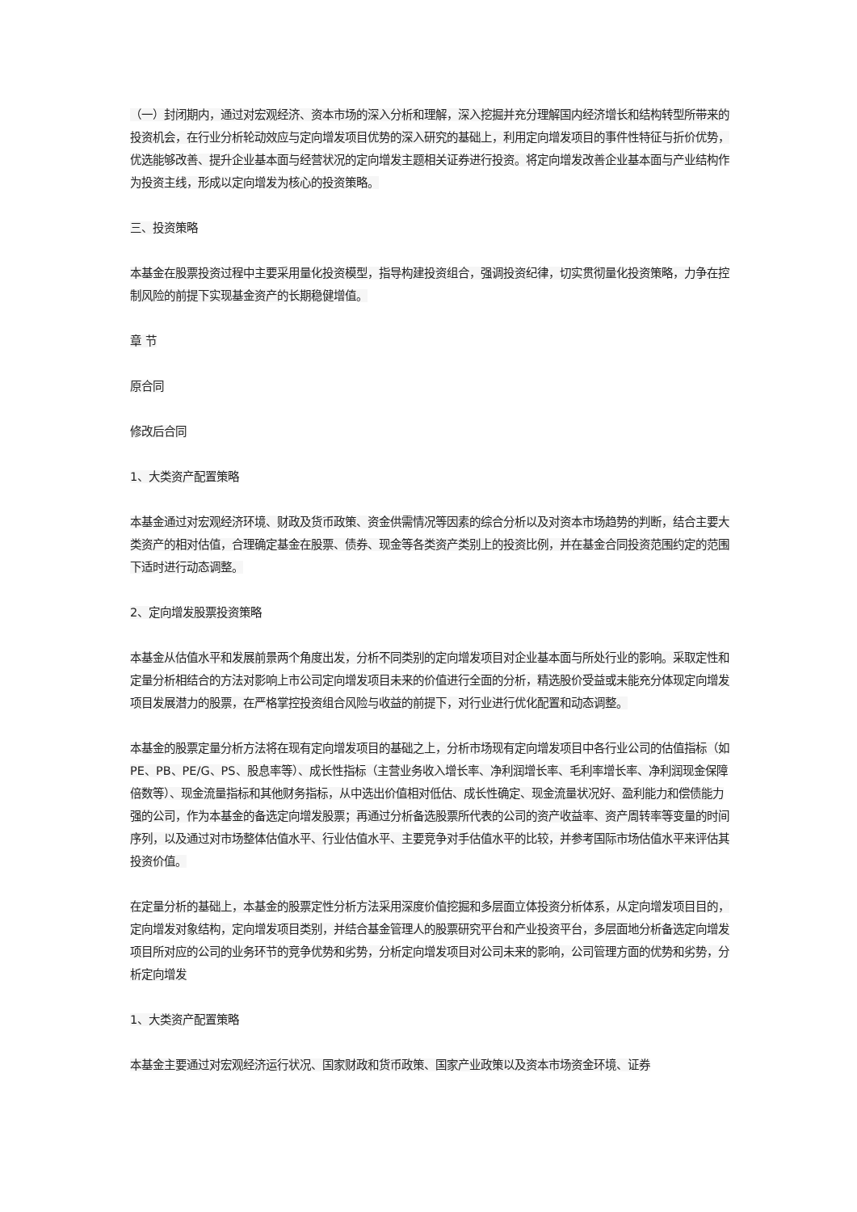（一）封闭期内，通过对宏观经济、资本市场的深入分析和理解，深入挖掘并充分理解国内经济增长和结构转型所带来的投资机会，在行业分析轮动效应与定向增发项目优势的深入研究的基础上，利用定向增发项目的事件性特征与折价优势，优选能够改善、提升企业基本面与经营状况的定向增发主题相关证券进行投资。将定向增发改善企业基本面与产业结构作为投资主线，形成以定向增发为核心的投资策略。
三、投资策略
本基金在股票投资过程中主要采用量化投资模型，指导构建投资组合，强调投资纪律，切实贯彻量化投资策略，力争在控制风险的前提下实现基金资产的长期稳健增值。
章 节
原合同
修改后合同
1、大类资产配置策略
本基金通过对宏观经济环境、财政及货币政策、资金供需情况等因素的综合分析以及对资本市场趋势的判断，结合主要大类资产的相对估值，合理确定基金在股票、债券、现金等各类资产类别上的投资比例，并在基金合同投资范围约定的范围下适时进行动态调整。
2、定向增发股票投资策略
本基金从估值水平和发展前景两个角度出发，分析不同类别的定向增发项目对企业基本面与所处行业的影响。采取定性和定量分析相结合的方法对影响上市公司定向增发项目未来的价值进行全面的分析，精选股价受益或未能充分体现定向增发项目发展潜力的股票，在严格掌控投资组合风险与收益的前提下，对行业进行优化配置和动态调整。
本基金的股票定量分析方法将在现有定向增发项目的基础之上，分析市场现有定向增发项目中各行业公司的估值指标（如 PE、PB、PE/G、PS、股息率等）、成长性指标（主营业务收入增长率、净利润增长率、毛利率增长率、净利润现金保障倍数等）、现金流量指标和其他财务指标，从中选出价值相对低估、成长性确定、现金流量状况好、盈利能力和偿债能力强的公司，作为本基金的备选定向增发股票；再通过分析备选股票所代表的公司的资产收益率、资产周转率等变量的时间序列，以及通过对市场整体估值水平、行业估值水平、主要竞争对手估值水平的比较，并参考国际市场估值水平来评估其投资价值。
在定量分析的基础上，本基金的股票定性分析方法采用深度价值挖掘和多层面立体投资分析体系，从定向增发项目目的，定向增发对象结构，定向增发项目类别，并结合基金管理人的股票研究平台和产业投资平台，多层面地分析备选定向增发项目所对应的公司的业务环节的竞争优势和劣势，分析定向增发项目对公司未来的影响，公司管理方面的优势和劣势，分析定向增发
1、大类资产配置策略
本基金主要通过对宏观经济运行状况、国家财政和货币政策、国家产业政策以及资本市场资金环境、证券